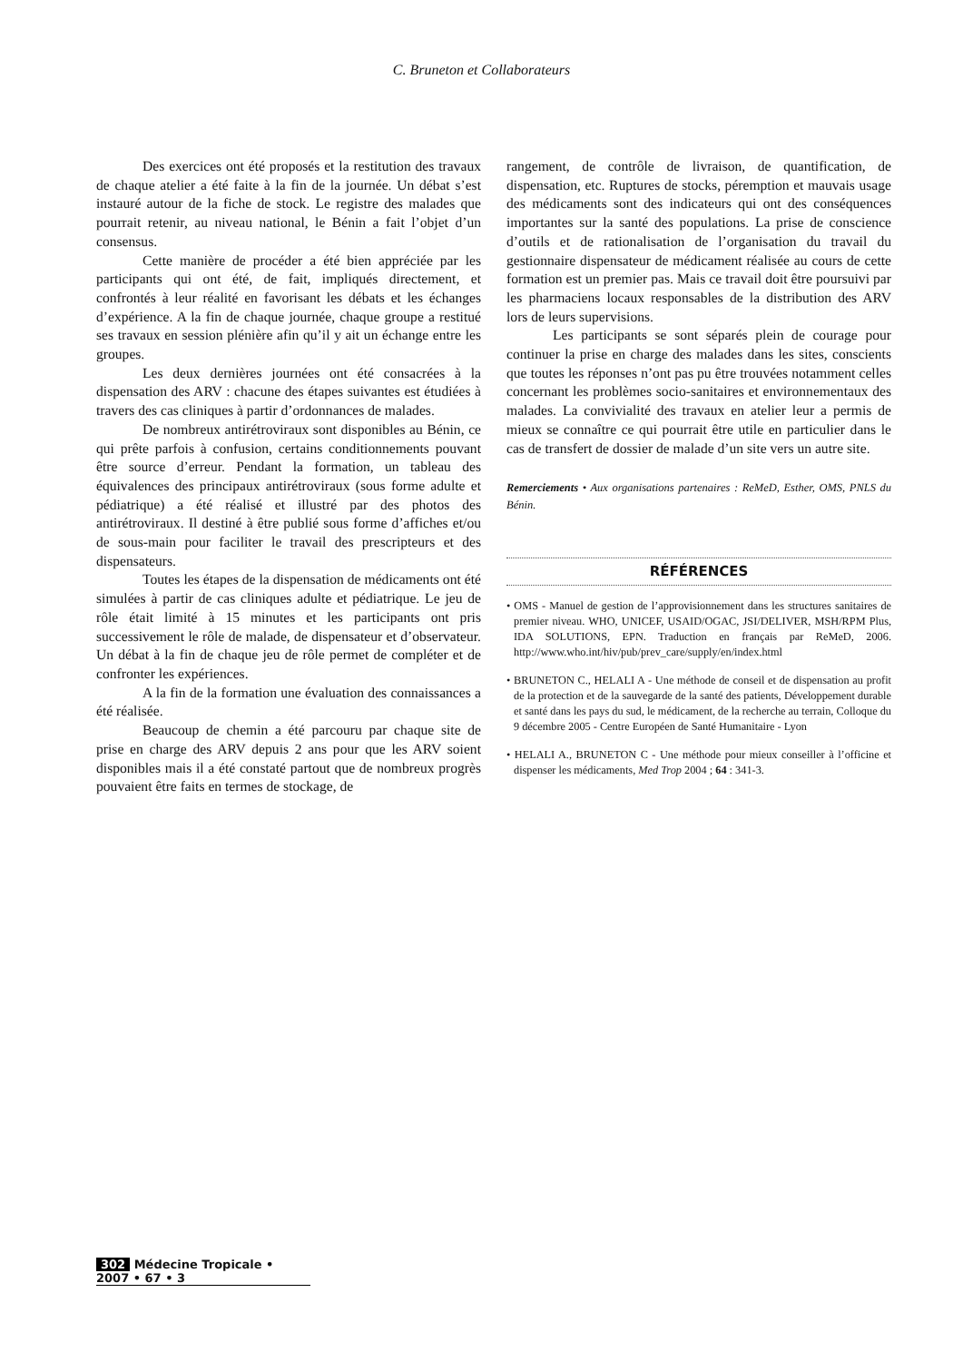C. Bruneton et Collaborateurs
Des exercices ont été proposés et la restitution des travaux de chaque atelier a été faite à la fin de la journée. Un débat s’est instauré autour de la fiche de stock. Le registre des malades que pourrait retenir, au niveau national, le Bénin a fait l’objet d’un consensus.
Cette manière de procéder a été bien appréciée par les participants qui ont été, de fait, impliqués directement, et confrontés à leur réalité en favorisant les débats et les échanges d’expérience. A la fin de chaque journée, chaque groupe a restitué ses travaux en session plénière afin qu’il y ait un échange entre les groupes.
Les deux dernières journées ont été consacrées à la dispensation des ARV : chacune des étapes suivantes est étudiées à travers des cas cliniques à partir d’ordonnances de malades.
De nombreux antirétroviraux sont disponibles au Bénin, ce qui prête parfois à confusion, certains conditionnements pouvant être source d’erreur. Pendant la formation, un tableau des équivalences des principaux antirétroviraux (sous forme adulte et pédiatrique) a été réalisé et illustré par des photos des antirétroviraux. Il destiné à être publié sous forme d’affiches et/ou de sous-main pour faciliter le travail des prescripteurs et des dispensateurs.
Toutes les étapes de la dispensation de médicaments ont été simulées à partir de cas cliniques adulte et pédiatrique. Le jeu de rôle était limité à 15 minutes et les participants ont pris successivement le rôle de malade, de dispensateur et d’observateur. Un débat à la fin de chaque jeu de rôle permet de compléter et de confronter les expériences.
A la fin de la formation une évaluation des connaissances a été réalisée.
Beaucoup de chemin a été parcouru par chaque site de prise en charge des ARV depuis 2 ans pour que les ARV soient disponibles mais il a été constaté partout que de nombreux progrès pouvaient être faits en termes de stockage, de
rangement, de contrôle de livraison, de quantification, de dispensation, etc. Ruptures de stocks, péremption et mauvais usage des médicaments sont des indicateurs qui ont des conséquences importantes sur la santé des populations. La prise de conscience d’outils et de rationalisation de l’organisation du travail du gestionnaire dispensateur de médicament réalisée au cours de cette formation est un premier pas. Mais ce travail doit être poursuivi par les pharmaciens locaux responsables de la distribution des ARV lors de leurs supervisions.
Les participants se sont séparés plein de courage pour continuer la prise en charge des malades dans les sites, conscients que toutes les réponses n’ont pas pu être trouvées notamment celles concernant les problèmes socio-sanitaires et environnementaux des malades. La convivialité des travaux en atelier leur a permis de mieux se connaître ce qui pourrait être utile en particulier dans le cas de transfert de dossier de malade d’un site vers un autre site.
Remerciements • Aux organisations partenaires : ReMeD, Esther, OMS, PNLS du Bénin.
RÉFÉRENCES
• OMS - Manuel de gestion de l’approvisionnement dans les structures sanitaires de premier niveau. WHO, UNICEF, USAID/OGAC, JSI/DELIVER, MSH/RPM Plus, IDA SOLUTIONS, EPN. Traduction en français par ReMeD, 2006. http://www.who.int/hiv/pub/prev_care/supply/en/index.html
• BRUNETON C., HELALI A - Une méthode de conseil et de dispensation au profit de la protection et de la sauvegarde de la santé des patients, Développement durable et santé dans les pays du sud, le médicament, de la recherche au terrain, Colloque du 9 décembre 2005 - Centre Européen de Santé Humanitaire - Lyon
• HELALI A., BRUNETON C - Une méthode pour mieux conseiller à l’officine et dispenser les médicaments, Med Trop 2004 ; 64 : 341-3.
302 Médecine Tropicale • 2007 • 67 • 3